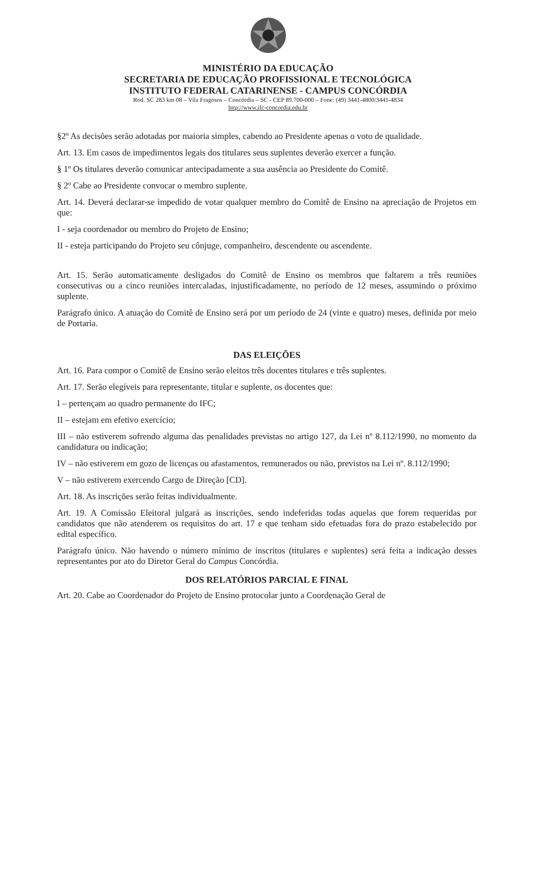MINISTÉRIO DA EDUCAÇÃO
SECRETARIA DE EDUCAÇÃO PROFISSIONAL E TECNOLÓGICA
INSTITUTO FEDERAL CATARINENSE - CAMPUS CONCÓRDIA
Rod. SC 283 km 08 – Vila Fragosos – Concórdia – SC - CEP 89.700-000 – Fone: (49) 3441-4800/3441-4834
http://www.ifc-concordia.edu.br
§2º As decisões serão adotadas por maioria simples, cabendo ao Presidente apenas o voto de qualidade.
Art. 13. Em casos de impedimentos legais dos titulares seus suplentes deverão exercer a função.
§ 1º Os titulares deverão comunicar antecipadamente a sua ausência ao Presidente do Comitê.
§ 2º Cabe ao Presidente convocar o membro suplente.
Art. 14. Deverá declarar-se impedido de votar qualquer membro do Comitê de Ensino na apreciação de Projetos em que:
I - seja coordenador ou membro do Projeto de Ensino;
II - esteja participando do Projeto seu cônjuge, companheiro, descendente ou ascendente.
Art. 15. Serão automaticamente desligados do Comitê de Ensino os membros que faltarem a três reuniões consecutivas ou a cinco reuniões intercaladas, injustificadamente, no período de 12 meses, assumindo o próximo suplente.
Parágrafo único. A atuação do Comitê de Ensino será por um período de 24 (vinte e quatro) meses, definida por meio de Portaria.
DAS ELEIÇÕES
Art. 16. Para compor o Comitê de Ensino serão eleitos três docentes titulares e três suplentes.
Art. 17. Serão elegíveis para representante, titular e suplente, os docentes que:
I – pertençam ao quadro permanente do IFC;
II – estejam em efetivo exercício;
III – não estiverem sofrendo alguma das penalidades previstas no artigo 127, da Lei nº 8.112/1990, no momento da candidatura ou indicação;
IV – não estiverem em gozo de licenças ou afastamentos, remunerados ou não, previstos na Lei nº. 8.112/1990;
V – não estiverem exercendo Cargo de Direção [CD].
Art. 18. As inscrições serão feitas individualmente.
Art. 19. A Comissão Eleitoral julgará as inscrições, sendo indeferidas todas aquelas que forem requeridas por candidatos que não atenderem os requisitos do art. 17 e que tenham sido efetuadas fora do prazo estabelecido por edital específico.
Parágrafo único. Não havendo o número mínimo de inscritos (titulares e suplentes) será feita a indicação desses representantes por ato do Diretor Geral do Campus Concórdia.
DOS RELATÓRIOS PARCIAL E FINAL
Art. 20. Cabe ao Coordenador do Projeto de Ensino protocolar junto a Coordenação Geral de